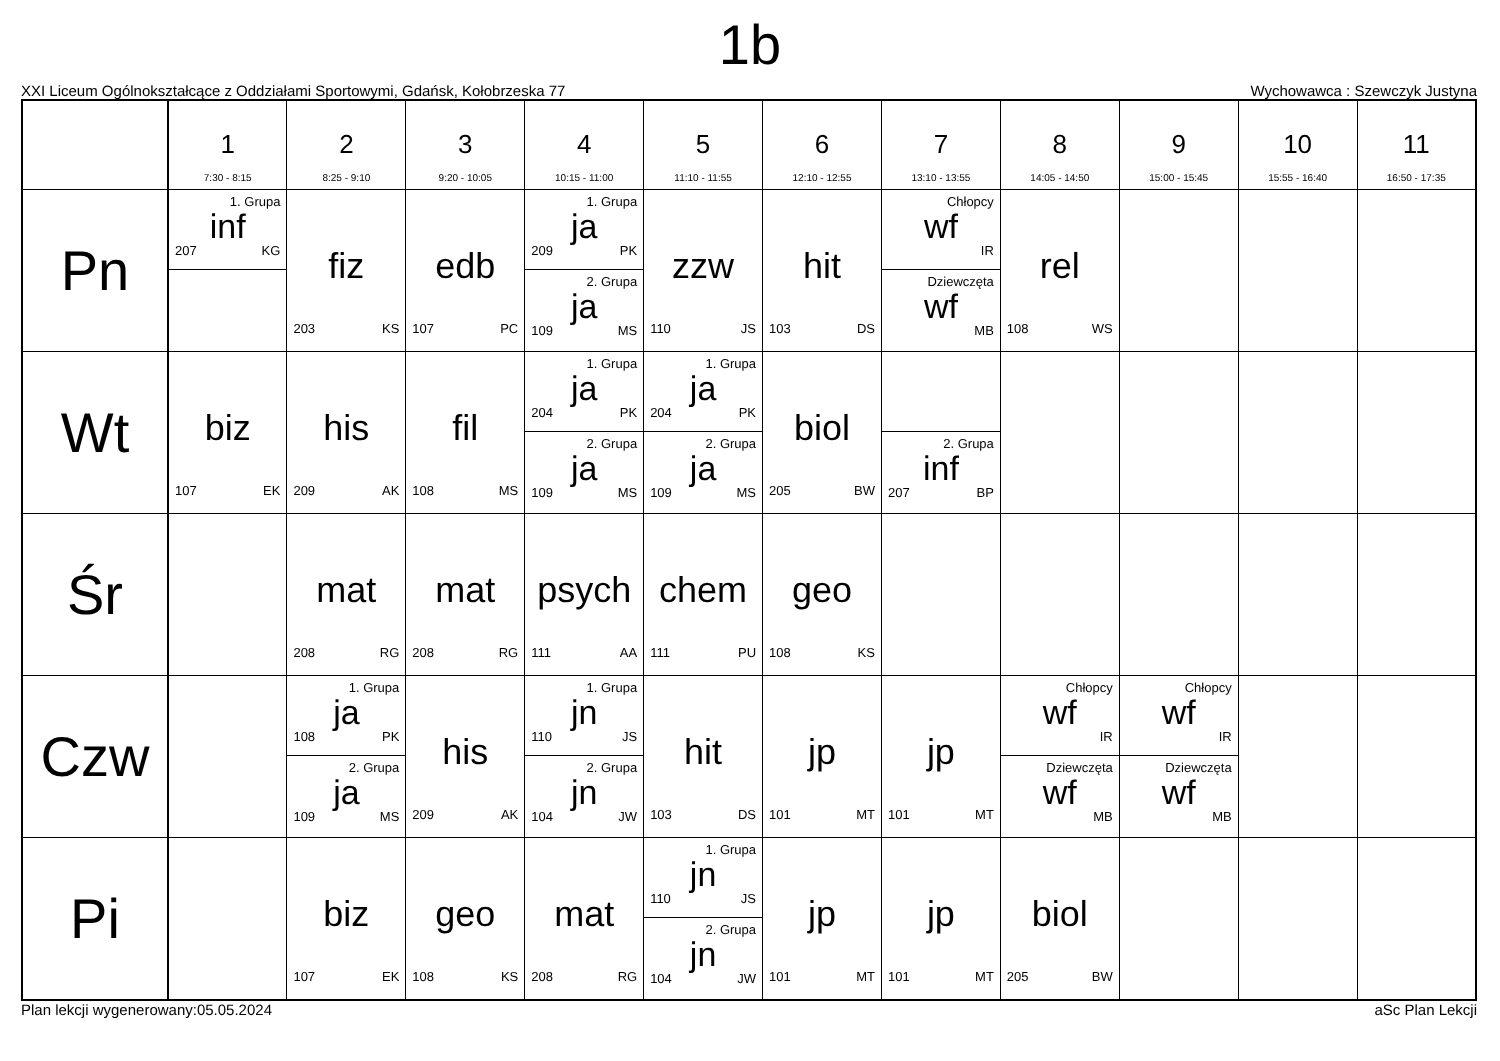1b
XXI Liceum Ogólnokształcące z Oddziałami Sportowymi, Gdańsk, Kołobrzeska 77 Wychowawca : Szewczyk Justyna
| | 1 7:30 - 8:15 | 2 8:25 - 9:10 | 3 9:20 - 10:05 | 4 10:15 - 11:00 | 5 11:10 - 11:55 | 6 12:10 - 12:55 | 7 13:10 - 13:55 | 8 14:05 - 14:50 | 9 15:00 - 15:45 | 10 15:55 - 16:40 | 11 16:50 - 17:35 |
| --- | --- | --- | --- | --- | --- | --- | --- | --- | --- | --- | --- |
| Pn | 1. Grupa inf 207 KG | fiz 203 KS | edb 107 PC | 1. Grupa ja 209 PK 2. Grupa ja 109 MS | zzw 110 JS | hit 103 DS | Chłopcy wf IR Dziewczęta wf MB | rel 108 WS | | | |
| Wt | biz 107 EK | his 209 AK | fil 108 MS | 1. Grupa ja 204 PK 2. Grupa ja 109 MS | 1. Grupa ja 204 PK 2. Grupa ja 109 MS | biol 205 BW | 2. Grupa inf 207 BP | | | | |
| Śr | | mat 208 RG | mat 208 RG | psych 111 AA | chem 111 PU | geo 108 KS | | | | | |
| Czw | | 1. Grupa ja 108 PK 2. Grupa ja 109 MS | his 209 AK | 1. Grupa jn 110 JS 2. Grupa jn 104 JW | hit 103 DS | jp 101 MT | jp 101 MT | Chłopcy wf IR Dziewczęta wf MB | Chłopcy wf IR Dziewczęta wf MB | | |
| Pi | | biz 107 EK | geo 108 KS | mat 208 RG | 1. Grupa jn 110 JS 2. Grupa jn 104 JW | jp 101 MT | jp 101 MT | biol 205 BW | | | |
Plan lekcji wygenerowany:05.05.2024 aSc Plan Lekcji